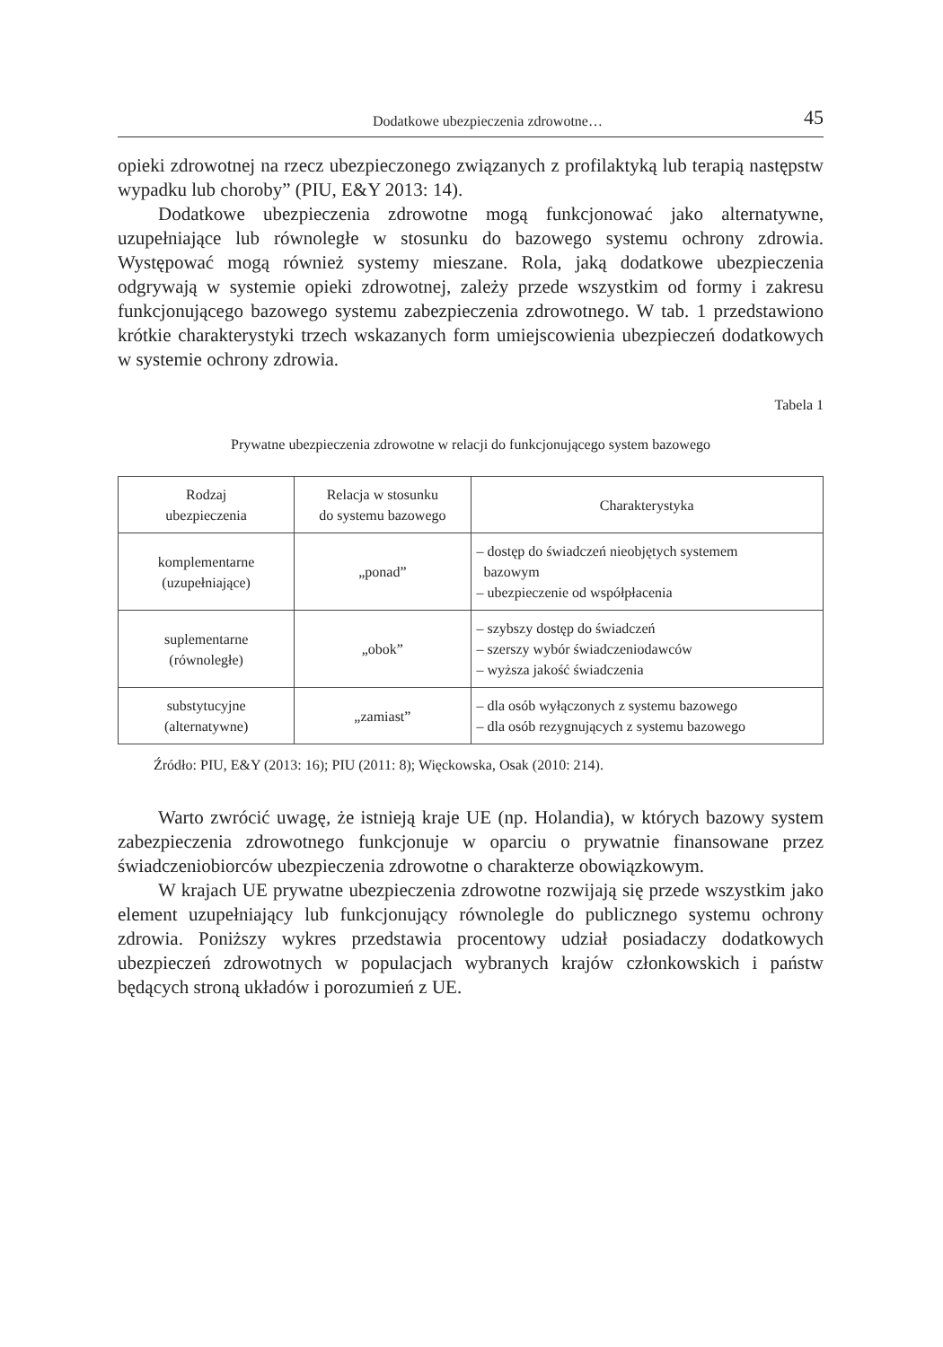Dodatkowe ubezpieczenia zdrowotne… 45
opieki zdrowotnej na rzecz ubezpieczonego związanych z profilaktyką lub terapią następstw wypadku lub choroby” (PIU, E&Y 2013: 14).
Dodatkowe ubezpieczenia zdrowotne mogą funkcjonować jako alternatywne, uzupełniające lub równoległe w stosunku do bazowego systemu ochrony zdrowia. Występować mogą również systemy mieszane. Rola, jaką dodatkowe ubezpieczenia odgrywają w systemie opieki zdrowotnej, zależy przede wszystkim od formy i zakresu funkcjonującego bazowego systemu zabezpieczenia zdrowotnego. W tab. 1 przedstawiono krótkie charakterystyki trzech wskazanych form umiejscowienia ubezpieczeń dodatkowych w systemie ochrony zdrowia.
Tabela 1
Prywatne ubezpieczenia zdrowotne w relacji do funkcjonującego system bazowego
| Rodzaj ubezpieczenia | Relacja w stosunku do systemu bazowego | Charakterystyka |
| --- | --- | --- |
| komplementarne (uzupełniające) | „ponad” | – dostęp do świadczeń nieobjętych systemem bazowym – ubezpieczenie od współpłacenia |
| suplementarne (równoległe) | „obok” | – szybszy dostęp do świadczeń – szerszy wybór świadczeniodawców – wyższa jakość świadczenia |
| substytucyjne (alternatywne) | „zamiast” | – dla osób wyłączonych z systemu bazowego – dla osób rezygnujących z systemu bazowego |
Źródło: PIU, E&Y (2013: 16); PIU (2011: 8); Więckowska, Osak (2010: 214).
Warto zwrócić uwagę, że istnieją kraje UE (np. Holandia), w których bazowy system zabezpieczenia zdrowotnego funkcjonuje w oparciu o prywatnie finansowane przez świadczeniobiorców ubezpieczenia zdrowotne o charakterze obowiązkowym.
W krajach UE prywatne ubezpieczenia zdrowotne rozwijają się przede wszystkim jako element uzupełniający lub funkcjonujący równolegle do publicznego systemu ochrony zdrowia. Poniższy wykres przedstawia procentowy udział posiadaczy dodatkowych ubezpieczeń zdrowotnych w populacjach wybranych krajów członkowskich i państw będących stroną układów i porozumień z UE.